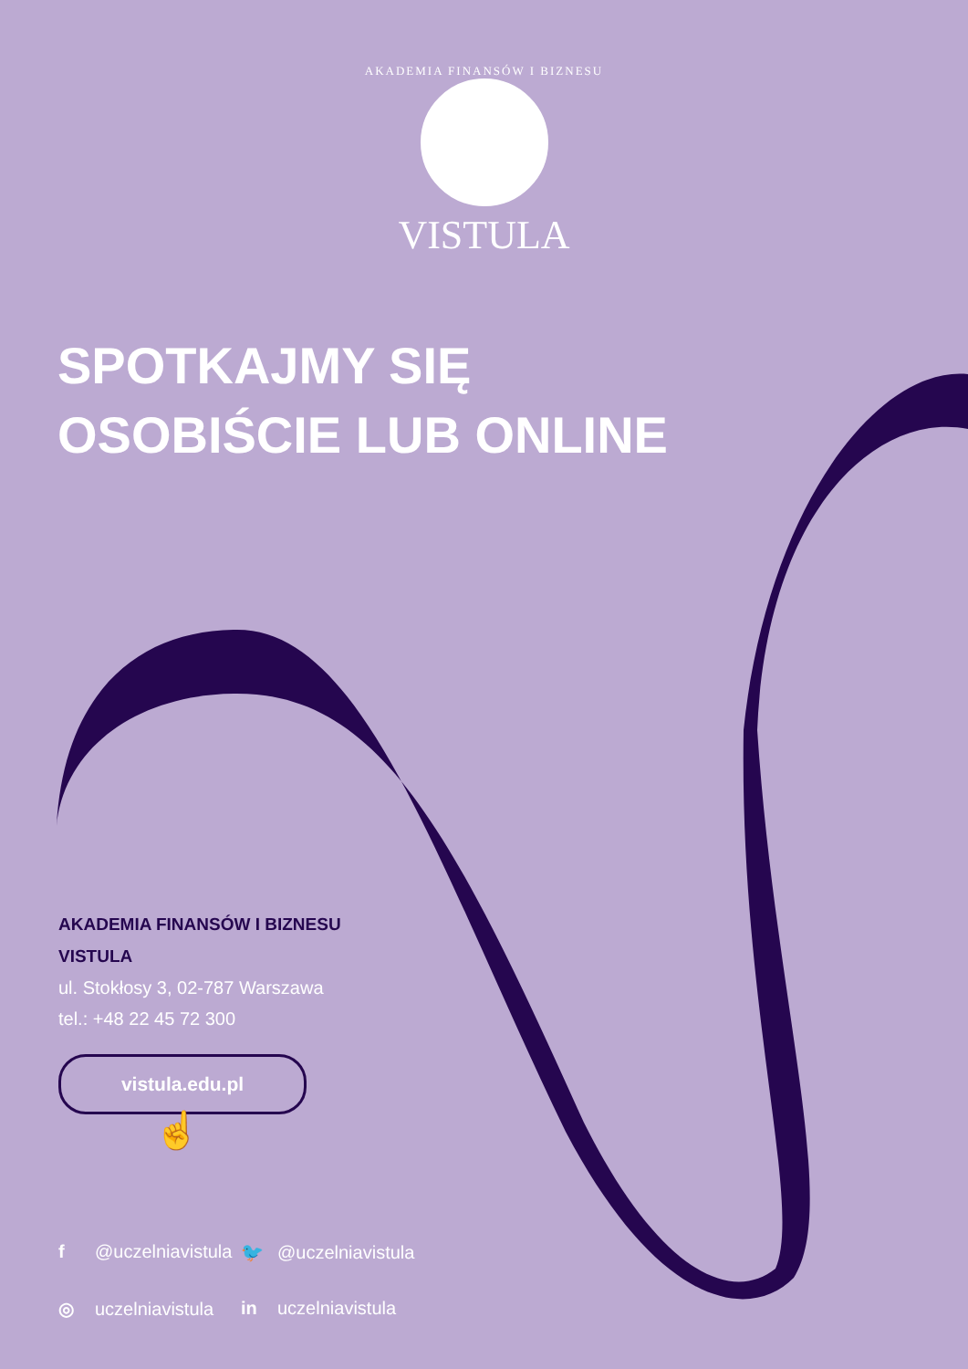AKADEMIA FINANSÓW I BIZNESU
VISTULA
SPOTKAJMY SIĘ
OSOBIŚCIE LUB ONLINE
AKADEMIA FINANSÓW I BIZNESU
VISTULA
ul. Stokłosy 3, 02-787 Warszawa
tel.: +48 22 45 72 300
vistula.edu.pl
☝
f @uczelniavistula 🐦 @uczelniavistula ◎ uczelniavistula in uczelniavistula